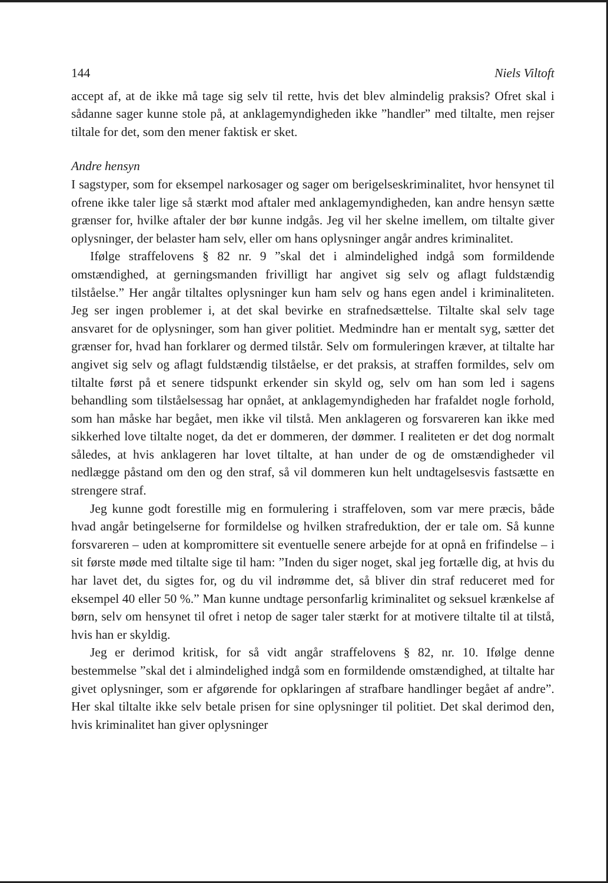144 Niels Viltoft
accept af, at de ikke må tage sig selv til rette, hvis det blev almindelig praksis? Ofret skal i sådanne sager kunne stole på, at anklagemyndigheden ikke ”handler” med tiltalte, men rejser tiltale for det, som den mener faktisk er sket.
Andre hensyn
I sagstyper, som for eksempel narkosager og sager om berigelseskriminalitet, hvor hensynet til ofrene ikke taler lige så stærkt mod aftaler med anklagemyndigheden, kan andre hensyn sætte grænser for, hvilke aftaler der bør kunne indgås. Jeg vil her skelne imellem, om tiltalte giver oplysninger, der belaster ham selv, eller om hans oplysninger angår andres kriminalitet.
Ifølge straffelovens § 82 nr. 9 ”skal det i almindelighed indgå som formildende omstændighed, at gerningsmanden frivilligt har angivet sig selv og aflagt fuldstændig tilståelse.” Her angår tiltaltes oplysninger kun ham selv og hans egen andel i kriminaliteten. Jeg ser ingen problemer i, at det skal bevirke en strafnedsættelse. Tiltalte skal selv tage ansvaret for de oplysninger, som han giver politiet. Medmindre han er mentalt syg, sætter det grænser for, hvad han forklarer og dermed tilstår. Selv om formuleringen kræver, at tiltalte har angivet sig selv og aflagt fuldstændig tilståelse, er det praksis, at straffen formildes, selv om tiltalte først på et senere tidspunkt erkender sin skyld og, selv om han som led i sagens behandling som tilståelsessag har opnået, at anklagemyndigheden har frafaldet nogle forhold, som han måske har begået, men ikke vil tilstå. Men anklageren og forsvareren kan ikke med sikkerhed love tiltalte noget, da det er dommeren, der dømmer. I realiteten er det dog normalt således, at hvis anklageren har lovet tiltalte, at han under de og de omstændigheder vil nedlægge påstand om den og den straf, så vil dommeren kun helt undtagelsesvis fastsætte en strengere straf.
Jeg kunne godt forestille mig en formulering i straffeloven, som var mere præcis, både hvad angår betingelserne for formildelse og hvilken strafreduktion, der er tale om. Så kunne forsvareren – uden at kompromittere sit eventuelle senere arbejde for at opnå en frifindelse – i sit første møde med tiltalte sige til ham: ”Inden du siger noget, skal jeg fortælle dig, at hvis du har lavet det, du sigtes for, og du vil indrømme det, så bliver din straf reduceret med for eksempel 40 eller 50 %.” Man kunne undtage personfarlig kriminalitet og seksuel krænkelse af børn, selv om hensynet til ofret i netop de sager taler stærkt for at motivere tiltalte til at tilstå, hvis han er skyldig.
Jeg er derimod kritisk, for så vidt angår straffelovens § 82, nr. 10. Ifølge denne bestemmelse ”skal det i almindelighed indgå som en formildende omstændighed, at tiltalte har givet oplysninger, som er afgørende for opklaringen af strafbare handlinger begået af andre”. Her skal tiltalte ikke selv betale prisen for sine oplysninger til politiet. Det skal derimod den, hvis kriminalitet han giver oplysninger